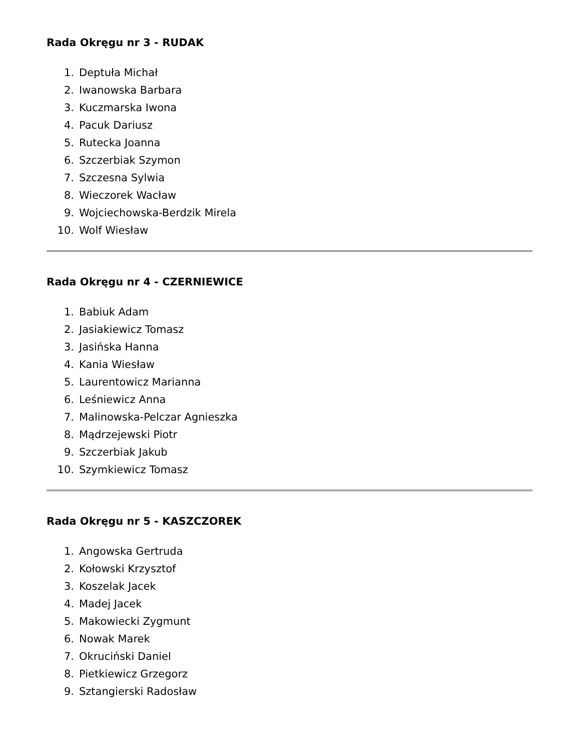Rada Okręgu nr 3 - RUDAK
1. Deptuła Michał
2. Iwanowska Barbara
3. Kuczmarska Iwona
4. Pacuk Dariusz
5. Rutecka Joanna
6. Szczerbiak Szymon
7. Szczesna Sylwia
8. Wieczorek Wacław
9. Wojciechowska-Berdzik Mirela
10. Wolf Wiesław
Rada Okręgu nr 4 - CZERNIEWICE
1. Babiuk Adam
2. Jasiakiewicz Tomasz
3. Jasińska Hanna
4. Kania Wiesław
5. Laurentowicz Marianna
6. Leśniewicz Anna
7. Malinowska-Pelczar Agnieszka
8. Mądrzejewski Piotr
9. Szczerbiak Jakub
10. Szymkiewicz Tomasz
Rada Okręgu nr 5 - KASZCZOREK
1. Angowska Gertruda
2. Kołowski Krzysztof
3. Koszelak Jacek
4. Madej Jacek
5. Makowiecki Zygmunt
6. Nowak Marek
7. Okruciński Daniel
8. Pietkiewicz Grzegorz
9. Sztangierski Radosław